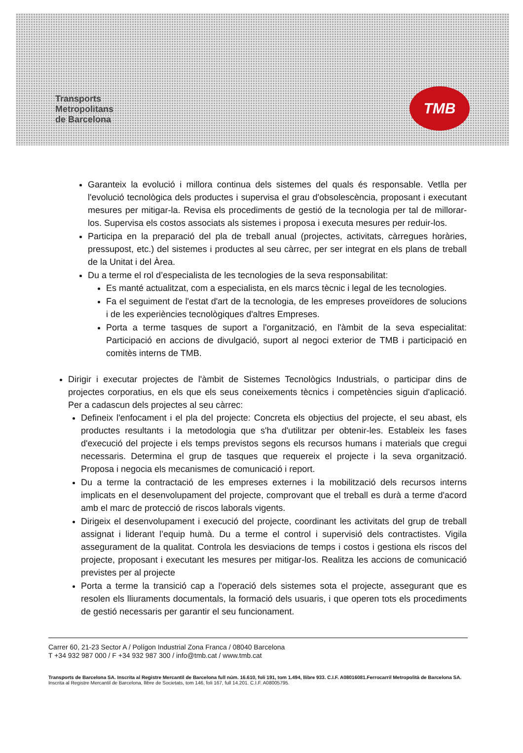Transports
Metropolitans
de Barcelona
TMB
Garanteix la evolució i millora continua dels sistemes del quals és responsable. Vetlla per l'evolució tecnològica dels productes i supervisa el grau d'obsolescència, proposant i executant mesures per mitigar-la. Revisa els procediments de gestió de la tecnologia per tal de millorar-los. Supervisa els costos associats als sistemes i proposa i executa mesures per reduir-los.
Participa en la preparació del pla de treball anual (projectes, activitats, càrregues horàries, pressupost, etc.) del sistemes i productes al seu càrrec, per ser integrat en els plans de treball de la Unitat i del Àrea.
Du a terme el rol d’especialista de les tecnologies de la seva responsabilitat:
Es manté actualitzat, com a especialista, en els marcs tècnic i legal de les tecnologies.
Fa el seguiment de l'estat d'art de la tecnologia, de les empreses proveïdores de solucions i de les experiències tecnològiques d'altres Empreses.
Porta a terme tasques de suport a l'organització, en l'àmbit de la seva especialitat: Participació en accions de divulgació, suport al negoci exterior de TMB i participació en comitès interns de TMB.
Dirigir i executar projectes de l'àmbit de Sistemes Tecnològics Industrials, o participar dins de projectes corporatius, en els que els seus coneixements tècnics i competències siguin d'aplicació. Per a cadascun dels projectes al seu càrrec:
Defineix l'enfocament i el pla del projecte: Concreta els objectius del projecte, el seu abast, els productes resultants i la metodologia que s'ha d'utilitzar per obtenir-les. Estableix les fases d'execució del projecte i els temps previstos segons els recursos humans i materials que cregui necessaris. Determina el grup de tasques que requereix el projecte i la seva organització. Proposa i negocia els mecanismes de comunicació i report.
Du a terme la contractació de les empreses externes i la mobilització dels recursos interns implicats en el desenvolupament del projecte, comprovant que el treball es durà a terme d'acord amb el marc de protecció de riscos laborals vigents.
Dirigeix el desenvolupament i execució del projecte, coordinant les activitats del grup de treball assignat i liderant l’equip humà. Du a terme el control i supervisió dels contractistes. Vigila assegurament de la qualitat. Controla les desviacions de temps i costos i gestiona els riscos del projecte, proposant i executant les mesures per mitigar-los. Realitza les accions de comunicació previstes per al projecte
Porta a terme la transició cap a l'operació dels sistemes sota el projecte, assegurant que es resolen els lliuraments documentals, la formació dels usuaris, i que operen tots els procediments de gestió necessaris per garantir el seu funcionament.
Carrer 60, 21-23 Sector A / Polígon Industrial Zona Franca / 08040 Barcelona
T +34 932 987 000 / F +34 932 987 300 / info@tmb.cat / www.tmb.cat
Transports de Barcelona SA. Inscrita al Registre Mercantil de Barcelona full núm. 16.610, foli 191, tom 1.494, llibre 933. C.I.F. A08016081.Ferrocarril Metropolità de Barcelona SA. Inscrita al Registre Mercantil de Barcelona, llibre de Societats, tom 146, foli 167, full 14.201. C.I.F. A08005795.